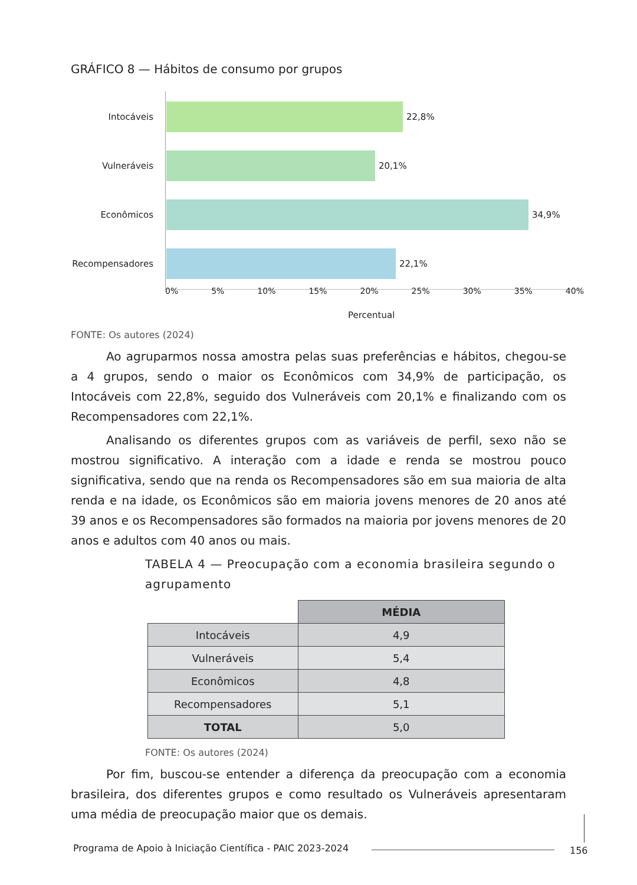GRÁFICO 8 — Hábitos de consumo por grupos
Intocáveis 22,8%
Vulneráveis 20,1%
Econômicos 34,9%
Recompensadores 22,1%
0% 5% 10% 15% 20% 25% 30% 35% 40%
Percentual
FONTE: Os autores (2024)
Ao agruparmos nossa amostra pelas suas preferências e hábitos, chegou-se a 4 grupos, sendo o maior os Econômicos com 34,9% de participação, os Intocáveis com 22,8%, seguido dos Vulneráveis com 20,1% e finalizando com os Recompensadores com 22,1%.
Analisando os diferentes grupos com as variáveis de perfil, sexo não se mostrou significativo. A interação com a idade e renda se mostrou pouco significativa, sendo que na renda os Recompensadores são em sua maioria de alta renda e na idade, os Econômicos são em maioria jovens menores de 20 anos até 39 anos e os Recompensadores são formados na maioria por jovens menores de 20 anos e adultos com 40 anos ou mais.
TABELA 4 — Preocupação com a economia brasileira segundo o agrupamento
| | MÉDIA |
| Intocáveis | 4,9 |
| Vulneráveis | 5,4 |
| Econômicos | 4,8 |
| Recompensadores | 5,1 |
| TOTAL | 5,0 |
FONTE: Os autores (2024)
Por fim, buscou-se entender a diferença da preocupação com a economia brasileira, dos diferentes grupos e como resultado os Vulneráveis apresentaram uma média de preocupação maior que os demais.
Programa de Apoio à Iniciação Científica - PAIC 2023-2024
156